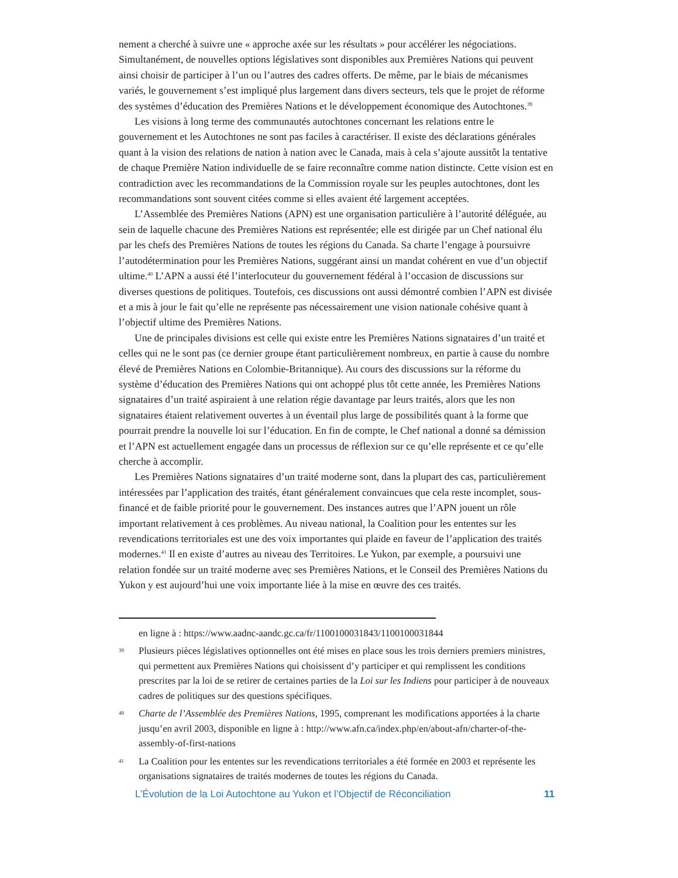nement a cherché à suivre une « approche axée sur les résultats » pour accélérer les négociations. Simultanément, de nouvelles options législatives sont disponibles aux Premières Nations qui peuvent ainsi choisir de participer à l’un ou l’autres des cadres offerts. De même, par le biais de mécanismes variés, le gouvernement s’est impliqué plus largement dans divers secteurs, tels que le projet de réforme des systèmes d’éducation des Premières Nations et le développement économique des Autochtones.<sup>39</sup>
Les visions à long terme des communautés autochtones concernant les relations entre le gouvernement et les Autochtones ne sont pas faciles à caractériser. Il existe des déclarations générales quant à la vision des relations de nation à nation avec le Canada, mais à cela s’ajoute aussitôt la tentative de chaque Première Nation individuelle de se faire reconnaître comme nation distincte. Cette vision est en contradiction avec les recommandations de la Commission royale sur les peuples autochtones, dont les recommandations sont souvent citées comme si elles avaient été largement acceptées.
L’Assemblée des Premières Nations (APN) est une organisation particulière à l’autorité déléguée, au sein de laquelle chacune des Premières Nations est représentée; elle est dirigée par un Chef national élu par les chefs des Premières Nations de toutes les régions du Canada. Sa charte l’engage à poursuivre l’autodétermination pour les Premières Nations, suggérant ainsi un mandat cohérent en vue d’un objectif ultime.<sup>40</sup> L’APN a aussi été l’interlocuteur du gouvernement fédéral à l’occasion de discussions sur diverses questions de politiques. Toutefois, ces discussions ont aussi démontré combien l’APN est divisée et a mis à jour le fait qu’elle ne représente pas nécessairement une vision nationale cohésive quant à l’objectif ultime des Premières Nations.
Une de principales divisions est celle qui existe entre les Premières Nations signataires d’un traité et celles qui ne le sont pas (ce dernier groupe étant particulièrement nombreux, en partie à cause du nombre élevé de Premières Nations en Colombie-Britannique). Au cours des discussions sur la réforme du système d’éducation des Premières Nations qui ont achoppé plus tôt cette année, les Premières Nations signataires d’un traité aspiraient à une relation régie davantage par leurs traités, alors que les non signataires étaient relativement ouvertes à un éventail plus large de possibilités quant à la forme que pourrait prendre la nouvelle loi sur l’éducation. En fin de compte, le Chef national a donné sa démission et l’APN est actuellement engagée dans un processus de réflexion sur ce qu’elle représente et ce qu’elle cherche à accomplir.
Les Premières Nations signataires d’un traité moderne sont, dans la plupart des cas, particulièrement intéressées par l’application des traités, étant généralement convaincues que cela reste incomplet, sous-financé et de faible priorité pour le gouvernement. Des instances autres que l’APN jouent un rôle important relativement à ces problèmes. Au niveau national, la Coalition pour les ententes sur les revendications territoriales est une des voix importantes qui plaide en faveur de l’application des traités modernes.<sup>41</sup> Il en existe d’autres au niveau des Territoires. Le Yukon, par exemple, a poursuivi une relation fondée sur un traité moderne avec ses Premières Nations, et le Conseil des Premières Nations du Yukon y est aujourd’hui une voix importante liée à la mise en œuvre des ces traités.
en ligne à : https://www.aadnc-aandc.gc.ca/fr/1100100031843/1100100031844
39 Plusieurs pièces législatives optionnelles ont été mises en place sous les trois derniers premiers ministres, qui permettent aux Premières Nations qui choisissent d’y participer et qui remplissent les conditions prescrites par la loi de se retirer de certaines parties de la Loi sur les Indiens pour participer à de nouveaux cadres de politiques sur des questions spécifiques.
40 Charte de l’Assemblée des Premières Nations, 1995, comprenant les modifications apportées à la charte jusqu’en avril 2003, disponible en ligne à : http://www.afn.ca/index.php/en/about-afn/charter-of-the-assembly-of-first-nations
41 La Coalition pour les ententes sur les revendications territoriales a été formée en 2003 et représente les organisations signataires de traités modernes de toutes les régions du Canada.
L’Évolution de la Loi Autochtone au Yukon et l’Objectif de Réconciliation 11